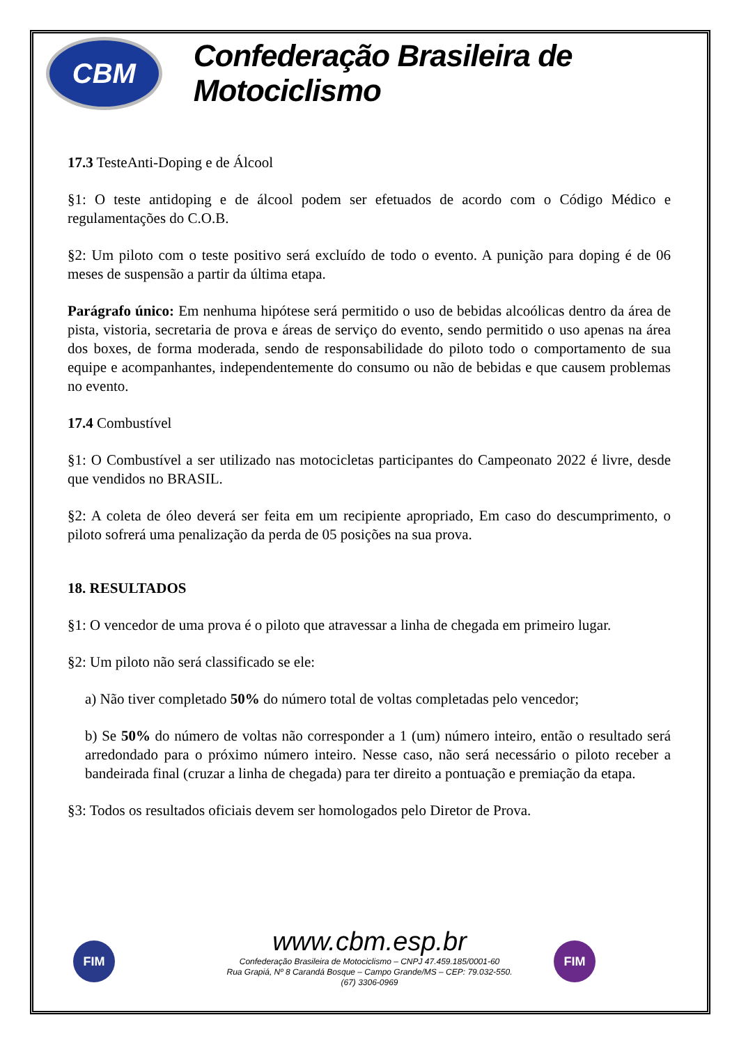CBM
Confederação Brasileira de Motociclismo
17.3 TesteAnti-Doping e de Álcool
§1: O teste antidoping e de álcool podem ser efetuados de acordo com o Código Médico e regulamentações do C.O.B.
§2: Um piloto com o teste positivo será excluído de todo o evento. A punição para doping é de 06 meses de suspensão a partir da última etapa.
Parágrafo único: Em nenhuma hipótese será permitido o uso de bebidas alcoólicas dentro da área de pista, vistoria, secretaria de prova e áreas de serviço do evento, sendo permitido o uso apenas na área dos boxes, de forma moderada, sendo de responsabilidade do piloto todo o comportamento de sua equipe e acompanhantes, independentemente do consumo ou não de bebidas e que causem problemas no evento.
17.4 Combustível
§1: O Combustível a ser utilizado nas motocicletas participantes do Campeonato 2022 é livre, desde que vendidos no BRASIL.
§2: A coleta de óleo deverá ser feita em um recipiente apropriado, Em caso do descumprimento, o piloto sofrerá uma penalização da perda de 05 posições na sua prova.
18. RESULTADOS
§1: O vencedor de uma prova é o piloto que atravessar a linha de chegada em primeiro lugar.
§2: Um piloto não será classificado se ele:
a) Não tiver completado 50% do número total de voltas completadas pelo vencedor;
b) Se 50% do número de voltas não corresponder a 1 (um) número inteiro, então o resultado será arredondado para o próximo número inteiro. Nesse caso, não será necessário o piloto receber a bandeirada final (cruzar a linha de chegada) para ter direito a pontuação e premiação da etapa.
§3: Todos os resultados oficiais devem ser homologados pelo Diretor de Prova.
FIM FIM
www.cbm.esp.br
Confederação Brasileira de Motociclismo – CNPJ 47.459.185/0001-60
Rua Grapiá, Nº 8 Carandá Bosque – Campo Grande/MS – CEP: 79.032-550.
(67) 3306-0969